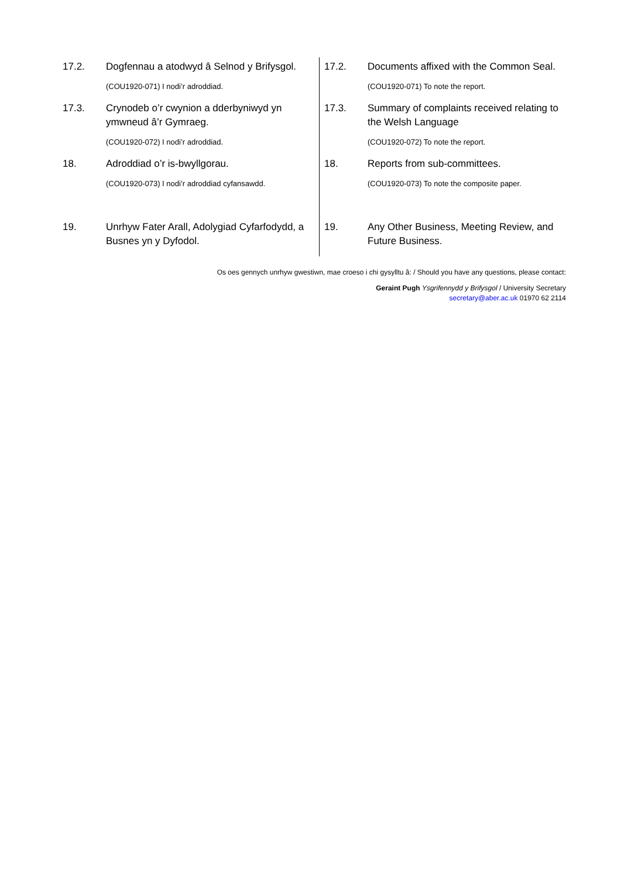| 17.2. Dogfennau a atodwyd â Selnod y Brifysgol. (COU1920-071) I nodi’r adroddiad. | 17.2. Documents affixed with the Common Seal. (COU1920-071) To note the report. |
| 17.3. Crynodeb o’r cwynion a dderbyniwyd yn ymwneud â’r Gymraeg. (COU1920-072) I nodi’r adroddiad. | 17.3. Summary of complaints received relating to the Welsh Language (COU1920-072) To note the report. |
| 18. Adroddiad o’r is-bwyllgorau. (COU1920-073) I nodi’r adroddiad cyfansawdd. | 18. Reports from sub-committees. (COU1920-073) To note the composite paper. |
| 19. Unrhyw Fater Arall, Adolygiad Cyfarfodydd, a Busnes yn y Dyfodol. | 19. Any Other Business, Meeting Review, and Future Business. |
Os oes gennych unrhyw gwestiwn, mae croeso i chi gysylltu â: / Should you have any questions, please contact:
Geraint Pugh Ysgrifennydd y Brifysgol / University Secretary
secretary@aber.ac.uk 01970 62 2114